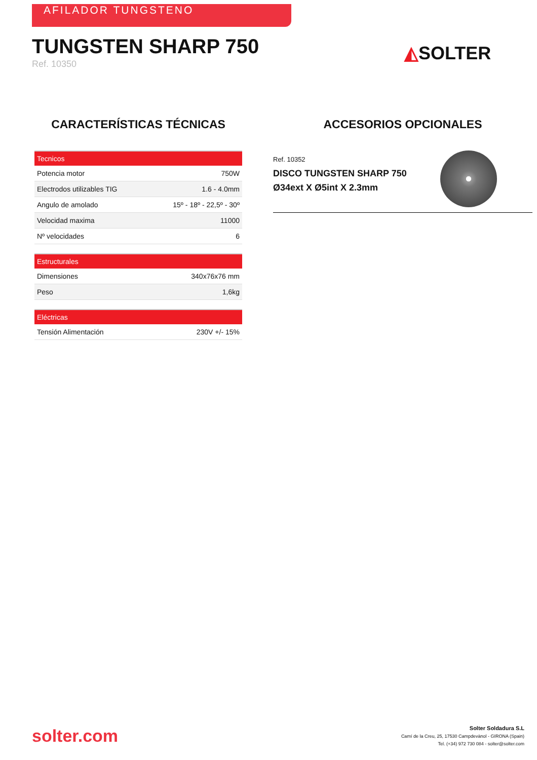AFILADOR TUNGSTENO
TUNGSTEN SHARP 750
Ref. 10350
◭SOLTER
CARACTERÍSTICAS TÉCNICAS
| Tecnicos | |
| --- | --- |
| Potencia motor | 750W |
| Electrodos utilizables TIG | 1.6 - 4.0mm |
| Angulo de amolado | 15º - 18º - 22,5º - 30º |
| Velocidad maxima | 11000 |
| Nº velocidades | 6 |
| Estructurales | |
| --- | --- |
| Dimensiones | 340x76x76 mm |
| Peso | 1,6kg |
| Eléctricas | |
| --- | --- |
| Tensión Alimentación | 230V +/- 15% |
ACCESORIOS OPCIONALES
Ref. 10352
DISCO TUNGSTEN SHARP 750
Ø34ext X Ø5int X 2.3mm
solter.com
Solter Soldadura S.L
Camí de la Creu, 25, 17530 Campdevànol - GIRONA (Spain)
Tel. (+34) 972 730 084 - solter@solter.com